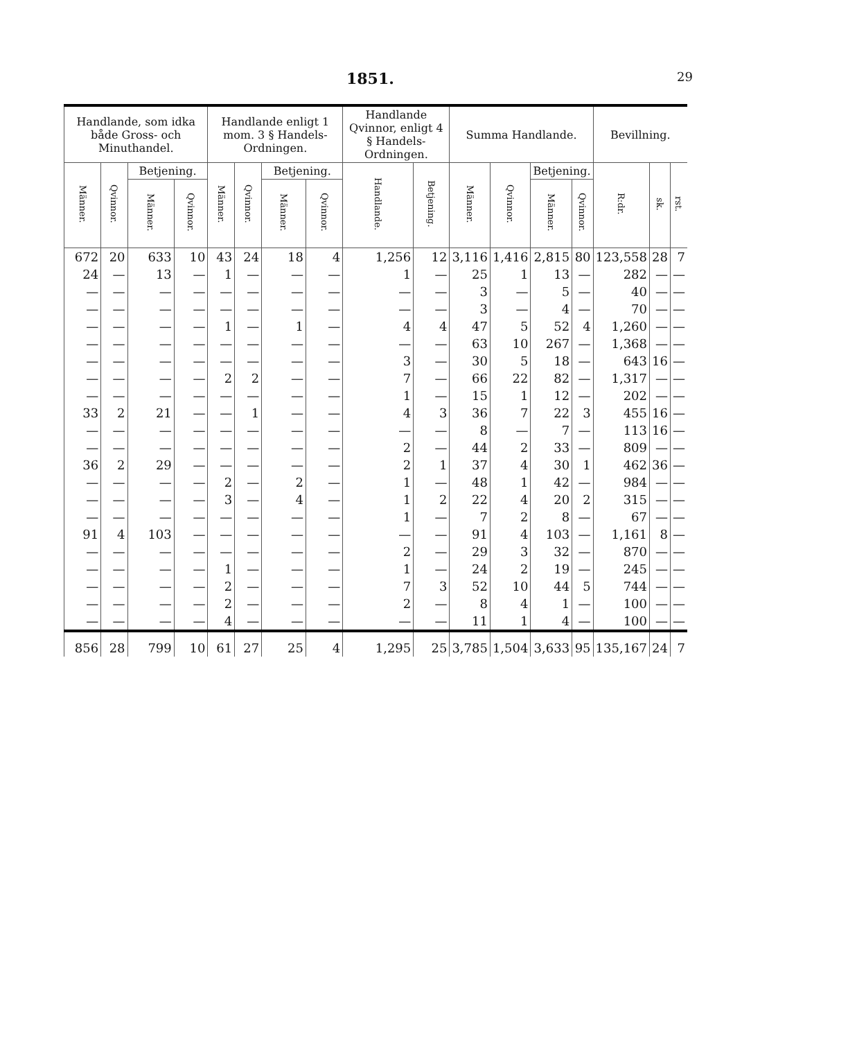1851. 29
| Handlande, som idka både Gross- och Minuthandel. | | | | Handlande enligt 1 mom. 3 § Handels-Ordningen. | | | | Handlande Qvinnor, enligt 4 § Handels-Ordningen. | | Summa Handlande. | | | | Bevillning. | | |
| --- | --- | --- | --- | --- | --- | --- | --- | --- | --- | --- | --- | --- | --- | --- | --- | --- |
| Männer. | Qvinnor. | Betjening. | | Männer. | Qvinnor. | Betjening. | | Handlande. | Betjening. | Männer. | Qvinnor. | Betjening. | | R:dr. | sk. | rst. |
| | | Männer. | Qvinnor. | | | Männer. | Qvinnor. | | | | | Männer. | Qvinnor. | | | |
| 672 | 20 | 633 | 10 | 43 | 24 | 18 | 4 | 1,256 | 12 | 3,116 | 1,416 | 2,815 | 80 | 123,558 | 28 | 7 |
| 24 | — | 13 | — | 1 | — | — | — | 1 | — | 25 | 1 | 13 | — | 282 | — | — |
| — | — | — | — | — | — | — | — | — | — | 3 | — | 5 | — | 40 | — | — |
| — | — | — | — | — | — | — | — | — | — | 3 | — | 4 | — | 70 | — | — |
| — | — | — | — | 1 | — | 1 | — | 4 | 4 | 47 | 5 | 52 | 4 | 1,260 | — | — |
| — | — | — | — | — | — | — | — | — | — | 63 | 10 | 267 | — | 1,368 | — | — |
| — | — | — | — | — | — | — | — | 3 | — | 30 | 5 | 18 | — | 643 | 16 | — |
| — | — | — | — | 2 | 2 | — | — | 7 | — | 66 | 22 | 82 | — | 1,317 | — | — |
| — | — | — | — | — | — | — | — | 1 | — | 15 | 1 | 12 | — | 202 | — | — |
| 33 | 2 | 21 | — | — | 1 | — | — | 4 | 3 | 36 | 7 | 22 | 3 | 455 | 16 | — |
| — | — | — | — | — | — | — | — | — | — | 8 | — | 7 | — | 113 | 16 | — |
| — | — | — | — | — | — | — | — | 2 | — | 44 | 2 | 33 | — | 809 | — | — |
| 36 | 2 | 29 | — | — | — | — | — | 2 | 1 | 37 | 4 | 30 | 1 | 462 | 36 | — |
| — | — | — | — | 2 | — | 2 | — | 1 | — | 48 | 1 | 42 | — | 984 | — | — |
| — | — | — | — | 3 | — | 4 | — | 1 | 2 | 22 | 4 | 20 | 2 | 315 | — | — |
| — | — | — | — | — | — | — | — | 1 | — | 7 | 2 | 8 | — | 67 | — | — |
| 91 | 4 | 103 | — | — | — | — | — | — | — | 91 | 4 | 103 | — | 1,161 | 8 | — |
| — | — | — | — | — | — | — | — | 2 | — | 29 | 3 | 32 | — | 870 | — | — |
| — | — | — | — | 1 | — | — | — | 1 | — | 24 | 2 | 19 | — | 245 | — | — |
| — | — | — | — | 2 | — | — | — | 7 | 3 | 52 | 10 | 44 | 5 | 744 | — | — |
| — | — | — | — | 2 | — | — | — | 2 | — | 8 | 4 | 1 | — | 100 | — | — |
| — | — | — | — | 4 | — | — | — | — | — | 11 | 1 | 4 | — | 100 | — | — |
| 856 | 28 | 799 | 10 | 61 | 27 | 25 | 4 | 1,295 | 25 | 3,785 | 1,504 | 3,633 | 95 | 135,167 | 24 | 7 |